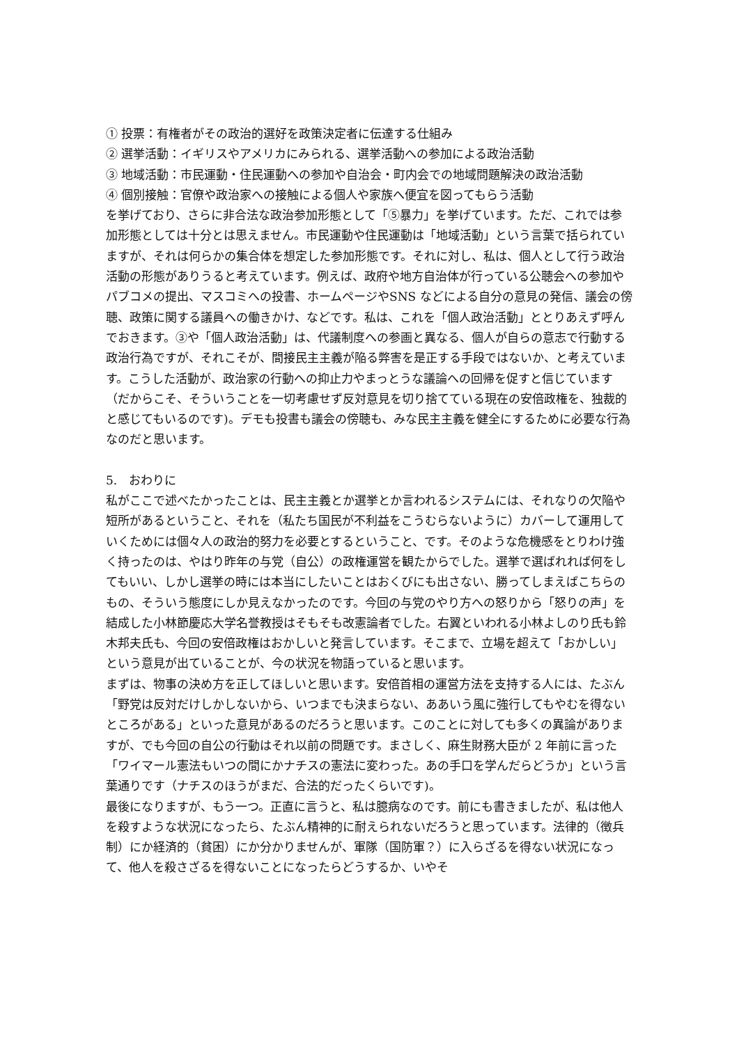① 投票：有権者がその政治的選好を政策決定者に伝達する仕組み
② 選挙活動：イギリスやアメリカにみられる、選挙活動への参加による政治活動
③ 地域活動：市民運動・住民運動への参加や自治会・町内会での地域問題解決の政治活動
④ 個別接触：官僚や政治家への接触による個人や家族へ便宜を図ってもらう活動
を挙げており、さらに非合法な政治参加形態として「⑤暴力」を挙げています。ただ、これでは参加形態としては十分とは思えません。市民運動や住民運動は「地域活動」という言葉で括られていますが、それは何らかの集合体を想定した参加形態です。それに対し、私は、個人として行う政治活動の形態がありうると考えています。例えば、政府や地方自治体が行っている公聴会への参加やパブコメの提出、マスコミへの投書、ホームページやSNS などによる自分の意見の発信、議会の傍聴、政策に関する議員への働きかけ、などです。私は、これを「個人政治活動」ととりあえず呼んでおきます。③や「個人政治活動」は、代議制度への参画と異なる、個人が自らの意志で行動する政治行為ですが、それこそが、間接民主主義が陥る弊害を是正する手段ではないか、と考えています。こうした活動が、政治家の行動への抑止力やまっとうな議論への回帰を促すと信じています（だからこそ、そういうことを一切考慮せず反対意見を切り捨てている現在の安倍政権を、独裁的と感じてもいるのです)。デモも投書も議会の傍聴も、みな民主主義を健全にするために必要な行為なのだと思います。
5.　おわりに
私がここで述べたかったことは、民主主義とか選挙とか言われるシステムには、それなりの欠陥や短所があるということ、それを（私たち国民が不利益をこうむらないように）カバーして運用していくためには個々人の政治的努力を必要とするということ、です。そのような危機感をとりわけ強く持ったのは、やはり昨年の与党（自公）の政権運営を観たからでした。選挙で選ばれれば何をしてもいい、しかし選挙の時には本当にしたいことはおくびにも出さない、勝ってしまえばこちらのもの、そういう態度にしか見えなかったのです。今回の与党のやり方への怒りから「怒りの声」を結成した小林節慶応大学名誉教授はそもそも改憲論者でした。右翼といわれる小林よしのり氏も鈴木邦夫氏も、今回の安倍政権はおかしいと発言しています。そこまで、立場を超えて「おかしい」という意見が出ていることが、今の状況を物語っていると思います。
まずは、物事の決め方を正してほしいと思います。安倍首相の運営方法を支持する人には、たぶん「野党は反対だけしかしないから、いつまでも決まらない、ああいう風に強行してもやむを得ないところがある」といった意見があるのだろうと思います。このことに対しても多くの異論がありますが、でも今回の自公の行動はそれ以前の問題です。まさしく、麻生財務大臣が 2 年前に言った「ワイマール憲法もいつの間にかナチスの憲法に変わった。あの手口を学んだらどうか」という言葉通りです（ナチスのほうがまだ、合法的だったくらいです)。
最後になりますが、もう一つ。正直に言うと、私は臆病なのです。前にも書きましたが、私は他人を殺すような状況になったら、たぶん精神的に耐えられないだろうと思っています。法律的（徴兵制）にか経済的（貧困）にか分かりませんが、軍隊（国防軍？）に入らざるを得ない状況になって、他人を殺さざるを得ないことになったらどうするか、いやそ